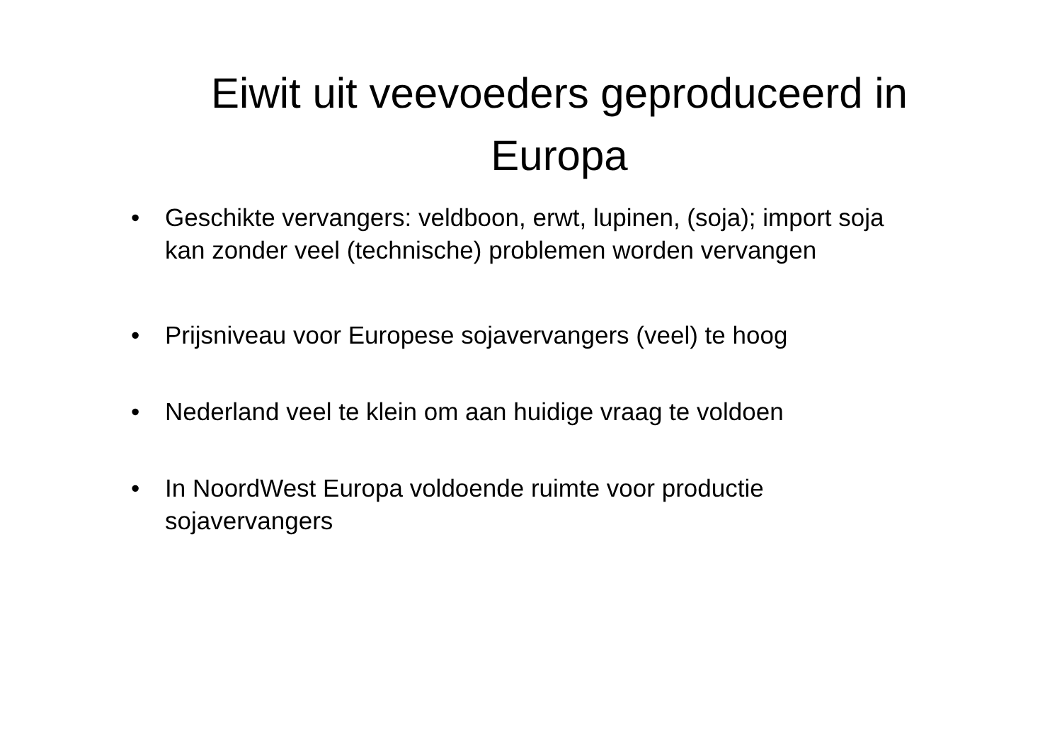Eiwit uit veevoeders geproduceerd in Europa
• Geschikte vervangers: veldboon, erwt, lupinen, (soja); import soja kan zonder veel (technische) problemen worden vervangen
• Prijsniveau voor Europese sojavervangers (veel) te hoog
• Nederland veel te klein om aan huidige vraag te voldoen
• In NoordWest Europa voldoende ruimte voor productie sojavervangers